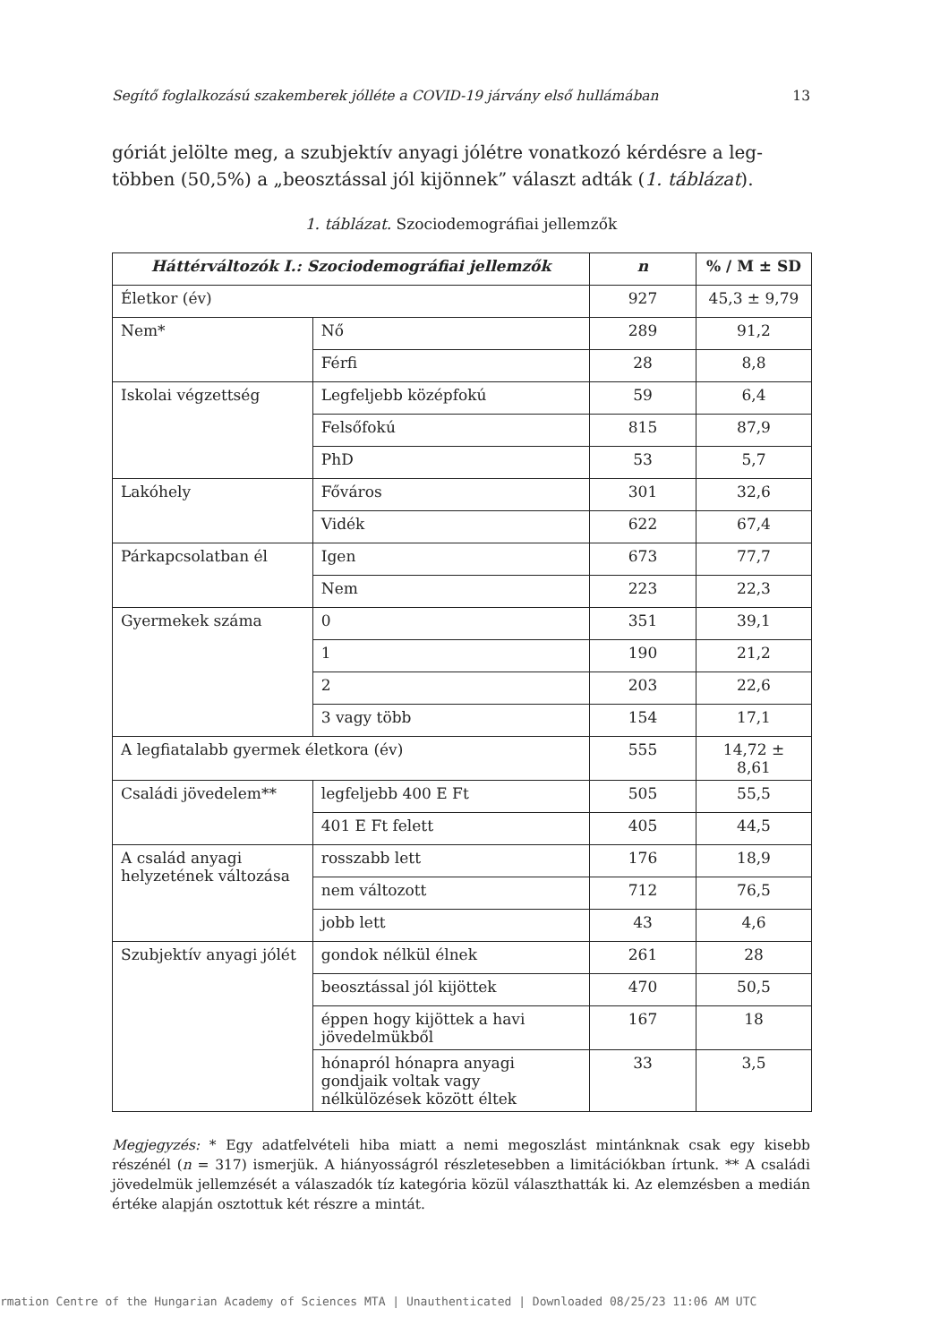Segítő foglalkozású szakemberek jólléte a COVID-19 járvány első hullámában 13
góriát jelölte meg, a szubjektív anyagi jólétre vonatkozó kérdésre a leg­többen (50,5%) a „beosztással jól kijönnek” választ adták (1. táblázat).
1. táblázat. Szociodemográfiai jellemzők
| Háttérváltozók I.: Szociodemográfiai jellemzők | | n | % / M ± SD |
| --- | --- | --- | --- |
| Életkor (év) | | 927 | 45,3 ± 9,79 |
| Nem* | Nő | 289 | 91,2 |
| | Férfi | 28 | 8,8 |
| Iskolai végzettség | Legfeljebb középfokú | 59 | 6,4 |
| | Felsőfokú | 815 | 87,9 |
| | PhD | 53 | 5,7 |
| Lakóhely | Főváros | 301 | 32,6 |
| | Vidék | 622 | 67,4 |
| Párkapcsolatban él | Igen | 673 | 77,7 |
| | Nem | 223 | 22,3 |
| Gyermekek száma | 0 | 351 | 39,1 |
| | 1 | 190 | 21,2 |
| | 2 | 203 | 22,6 |
| | 3 vagy több | 154 | 17,1 |
| A legfiatalabb gyermek életkora (év) | | 555 | 14,72 ± 8,61 |
| Családi jövedelem** | legfeljebb 400 E Ft | 505 | 55,5 |
| | 401 E Ft felett | 405 | 44,5 |
| A család anyagi helyzetének változása | rosszabb lett | 176 | 18,9 |
| | nem változott | 712 | 76,5 |
| | jobb lett | 43 | 4,6 |
| Szubjektív anyagi jólét | gondok nélkül élnek | 261 | 28 |
| | beosztással jól kijöttek | 470 | 50,5 |
| | éppen hogy kijöttek a havi jövedelmükből | 167 | 18 |
| | hónapról hónapra anyagi gondjaik voltak vagy nélkülözések között éltek | 33 | 3,5 |
Megjegyzés: * Egy adatfelvételi hiba miatt a nemi megoszlást mintánknak csak egy kisebb részénél (n = 317) ismerjük. A hiányosságról részletesebben a limitációkban írtunk. ** A családi jövedelmük jellemzését a válaszadók tíz kategória közül választhatták ki. Az elemzésben a medián értéke alapján osztottuk két részre a mintát.
rmation Centre of the Hungarian Academy of Sciences MTA | Unauthenticated | Downloaded 08/25/23 11:06 AM UTC